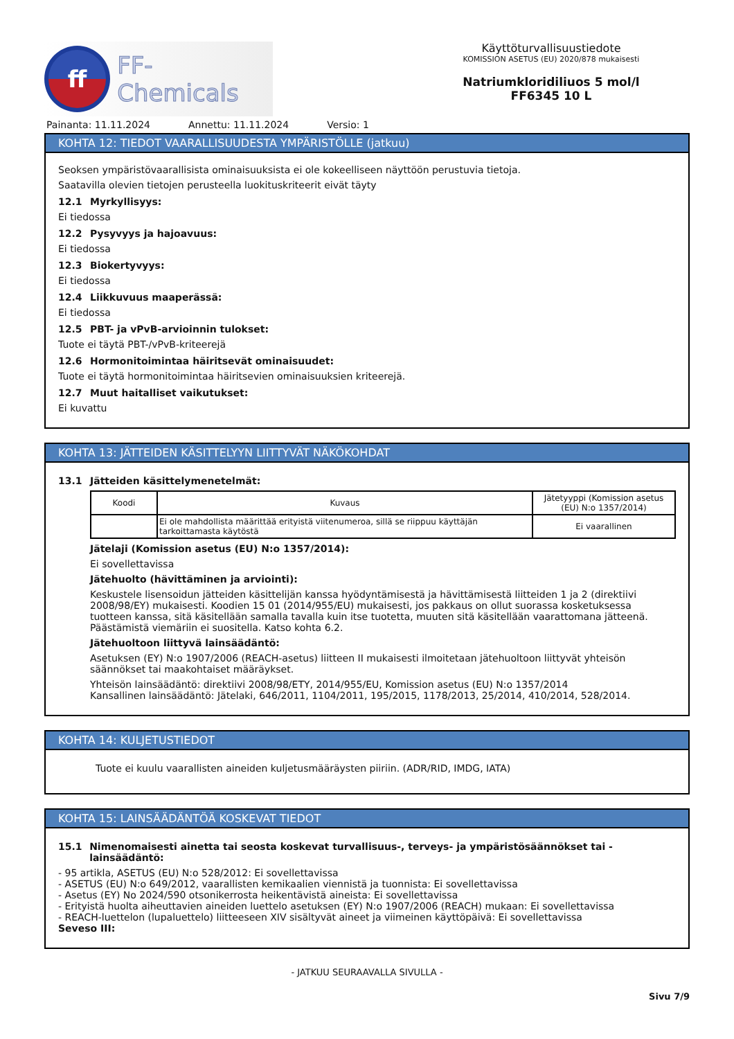ff
FF-Chemicals
Käyttöturvallisuustiedote
KOMISSION ASETUS (EU) 2020/878 mukaisesti
Natriumkloridiliuos 5 mol/l
FF6345 10 L
Painanta: 11.11.2024 Annettu: 11.11.2024 Versio: 1
KOHTA 12: TIEDOT VAARALLISUUDESTA YMPÄRISTÖLLE (jatkuu)
Seoksen ympäristövaarallisista ominaisuuksista ei ole kokeelliseen näyttöön perustuvia tietoja.
Saatavilla olevien tietojen perusteella luokituskriteerit eivät täyty
12.1 Myrkyllisyys:
Ei tiedossa
12.2 Pysyvyys ja hajoavuus:
Ei tiedossa
12.3 Biokertyvyys:
Ei tiedossa
12.4 Liikkuvuus maaperässä:
Ei tiedossa
12.5 PBT- ja vPvB-arvioinnin tulokset:
Tuote ei täytä PBT-/vPvB-kriteerejä
12.6 Hormonitoimintaa häiritsevät ominaisuudet:
Tuote ei täytä hormonitoimintaa häiritsevien ominaisuuksien kriteerejä.
12.7 Muut haitalliset vaikutukset:
Ei kuvattu
KOHTA 13: JÄTTEIDEN KÄSITTELYYN LIITTYVÄT NÄKÖKOHDAT
13.1 Jätteiden käsittelymenetelmät:
| Koodi | Kuvaus | Jätetyyppi (Komission asetus (EU) N:o 1357/2014) |
| --- | --- | --- |
| | Ei ole mahdollista määrittää erityistä viitenumeroa, sillä se riippuu käyttäjän tarkoittamasta käytöstä | Ei vaarallinen |
Jätelaji (Komission asetus (EU) N:o 1357/2014):
Ei sovellettavissa
Jätehuolto (hävittäminen ja arviointi):
Keskustele lisensoidun jätteiden käsittelijän kanssa hyödyntämisestä ja hävittämisestä liitteiden 1 ja 2 (direktiivi 2008/98/EY) mukaisesti. Koodien 15 01 (2014/955/EU) mukaisesti, jos pakkaus on ollut suorassa kosketuksessa tuotteen kanssa, sitä käsitellään samalla tavalla kuin itse tuotetta, muuten sitä käsitellään vaarattomana jätteenä. Päästämistä viemäriin ei suositella. Katso kohta 6.2.
Jätehuoltoon liittyvä lainsäädäntö:
Asetuksen (EY) N:o 1907/2006 (REACH-asetus) liitteen II mukaisesti ilmoitetaan jätehuoltoon liittyvät yhteisön säännökset tai maakohtaiset määräykset.
Yhteisön lainsäädäntö: direktiivi 2008/98/ETY, 2014/955/EU, Komission asetus (EU) N:o 1357/2014
Kansallinen lainsäädäntö: Jätelaki, 646/2011, 1104/2011, 195/2015, 1178/2013, 25/2014, 410/2014, 528/2014.
KOHTA 14: KULJETUSTIEDOT
Tuote ei kuulu vaarallisten aineiden kuljetusmääräysten piiriin. (ADR/RID, IMDG, IATA)
KOHTA 15: LAINSÄÄDÄNTÖÄ KOSKEVAT TIEDOT
15.1 Nimenomaisesti ainetta tai seosta koskevat turvallisuus-, terveys- ja ympäristösäännökset tai -lainsäädäntö:
- 95 artikla, ASETUS (EU) N:o 528/2012: Ei sovellettavissa
- ASETUS (EU) N:o 649/2012, vaarallisten kemikaalien viennistä ja tuonnista: Ei sovellettavissa
- Asetus (EY) No 2024/590 otsonikerrosta heikentävistä aineista: Ei sovellettavissa
- Erityistä huolta aiheuttavien aineiden luettelo asetuksen (EY) N:o 1907/2006 (REACH) mukaan: Ei sovellettavissa
- REACH-luettelon (lupaluettelo) liitteeseen XIV sisältyvät aineet ja viimeinen käyttöpäivä: Ei sovellettavissa
Seveso III:
- JATKUU SEURAAVALLA SIVULLA -
Sivu 7/9